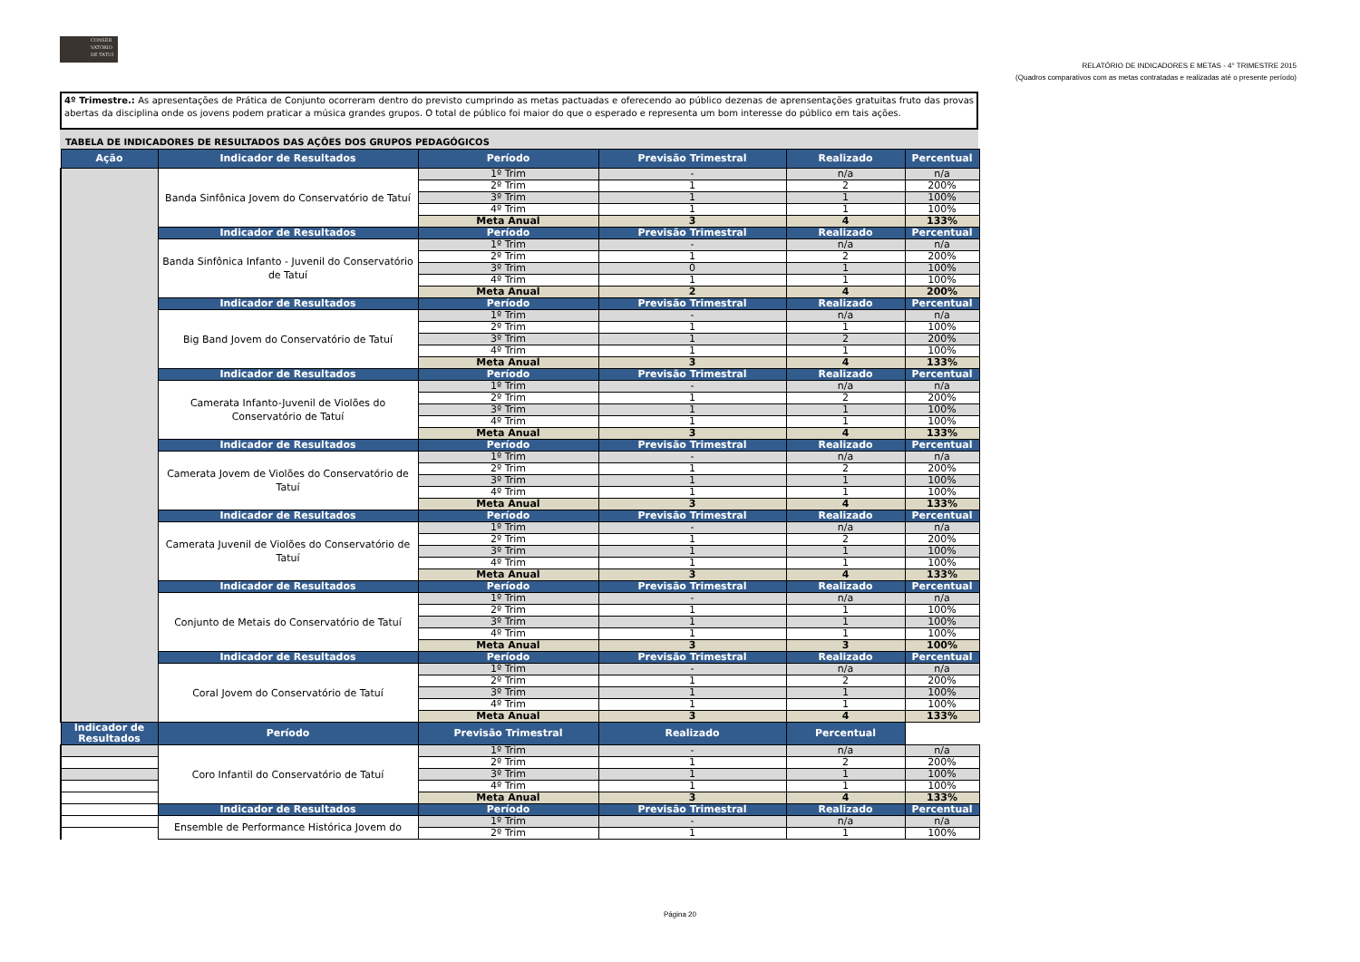CONSER
VATÓRIO
DE TATUÍ
RELATÓRIO DE INDICADORES E METAS - 4° TRIMESTRE 2015
(Quadros comparativos com as metas contratadas e realizadas até o presente período)
4º Trimestre.: As apresentações de Prática de Conjunto ocorreram dentro do previsto cumprindo as metas pactuadas e oferecendo ao público dezenas de aprensentações gratuitas fruto das provas abertas da disciplina onde os jovens podem praticar a música grandes grupos. O total de público foi maior do que o esperado e representa um bom interesse do público em tais ações.
TABELA DE INDICADORES DE RESULTADOS DAS AÇÕES DOS GRUPOS PEDAGÓGICOS
| Ação | Indicador de Resultados | Período | Previsão Trimestral | Realizado | Percentual |
| --- | --- | --- | --- | --- | --- |
| | Banda Sinfônica Jovem do Conservatório de Tatuí | 1º Trim | - | n/a | n/a |
| | | 2º Trim | 1 | 2 | 200% |
| | | 3º Trim | 1 | 1 | 100% |
| | | 4º Trim | 1 | 1 | 100% |
| | | Meta Anual | 3 | 4 | 133% |
| | Indicador de Resultados | Período | Previsão Trimestral | Realizado | Percentual |
| | Banda Sinfônica Infanto - Juvenil do Conservatório de Tatuí | 1º Trim | - | n/a | n/a |
| | | 2º Trim | 1 | 2 | 200% |
| | | 3º Trim | 0 | 1 | 100% |
| | | 4º Trim | 1 | 1 | 100% |
| | | Meta Anual | 2 | 4 | 200% |
| | Indicador de Resultados | Período | Previsão Trimestral | Realizado | Percentual |
| | Big Band Jovem do Conservatório de Tatuí | 1º Trim | - | n/a | n/a |
| | | 2º Trim | 1 | 1 | 100% |
| | | 3º Trim | 1 | 2 | 200% |
| | | 4º Trim | 1 | 1 | 100% |
| | | Meta Anual | 3 | 4 | 133% |
| | Indicador de Resultados | Período | Previsão Trimestral | Realizado | Percentual |
| | Camerata Infanto-Juvenil de Violões do Conservatório de Tatuí | 1º Trim | - | n/a | n/a |
| | | 2º Trim | 1 | 2 | 200% |
| | | 3º Trim | 1 | 1 | 100% |
| | | 4º Trim | 1 | 1 | 100% |
| | | Meta Anual | 3 | 4 | 133% |
| | Indicador de Resultados | Período | Previsão Trimestral | Realizado | Percentual |
| | Camerata Jovem de Violões do Conservatório de Tatuí | 1º Trim | - | n/a | n/a |
| | | 2º Trim | 1 | 2 | 200% |
| | | 3º Trim | 1 | 1 | 100% |
| | | 4º Trim | 1 | 1 | 100% |
| | | Meta Anual | 3 | 4 | 133% |
| | Indicador de Resultados | Período | Previsão Trimestral | Realizado | Percentual |
| | Camerata Juvenil de Violões do Conservatório de Tatuí | 1º Trim | - | n/a | n/a |
| | | 2º Trim | 1 | 2 | 200% |
| | | 3º Trim | 1 | 1 | 100% |
| | | 4º Trim | 1 | 1 | 100% |
| | | Meta Anual | 3 | 4 | 133% |
| | Indicador de Resultados | Período | Previsão Trimestral | Realizado | Percentual |
| | Conjunto de Metais do Conservatório de Tatuí | 1º Trim | - | n/a | n/a |
| | | 2º Trim | 1 | 1 | 100% |
| | | 3º Trim | 1 | 1 | 100% |
| | | 4º Trim | 1 | 1 | 100% |
| | | Meta Anual | 3 | 3 | 100% |
| | Indicador de Resultados | Período | Previsão Trimestral | Realizado | Percentual |
| | Coral Jovem do Conservatório de Tatuí | 1º Trim | - | n/a | n/a |
| | | 2º Trim | 1 | 2 | 200% |
| | | 3º Trim | 1 | 1 | 100% |
| | | 4º Trim | 1 | 1 | 100% |
| | | Meta Anual | 3 | 4 | 133% |
| Indicador de Resultados | Período | Previsão Trimestral | Realizado | Percentual | |
| | Coro Infantil do Conservatório de Tatuí | 1º Trim | - | n/a | n/a |
| | | 2º Trim | 1 | 2 | 200% |
| | | 3º Trim | 1 | 1 | 100% |
| | | 4º Trim | 1 | 1 | 100% |
| | | Meta Anual | 3 | 4 | 133% |
| | Indicador de Resultados | Período | Previsão Trimestral | Realizado | Percentual |
| | Ensemble de Performance Histórica Jovem do | 1º Trim | - | n/a | n/a |
| | | 2º Trim | 1 | 1 | 100% |
Página 20